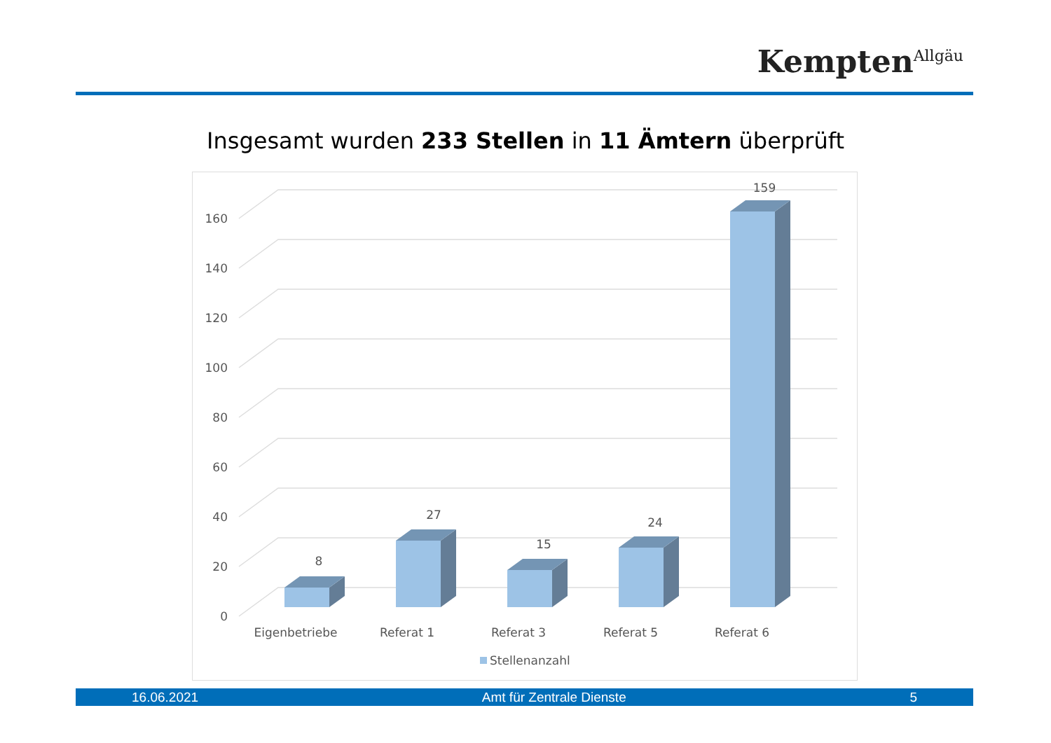Kempten<sup>Allgäu</sup>
Insgesamt wurden 233 Stellen in 11 Ämtern überprüft
0
20
40
60
80
100
120
140
160
8
27
15
24
159
Eigenbetriebe
Referat 1
Referat 3
Referat 5
Referat 6
Stellenanzahl
16.06.2021 Amt für Zentrale Dienste 5